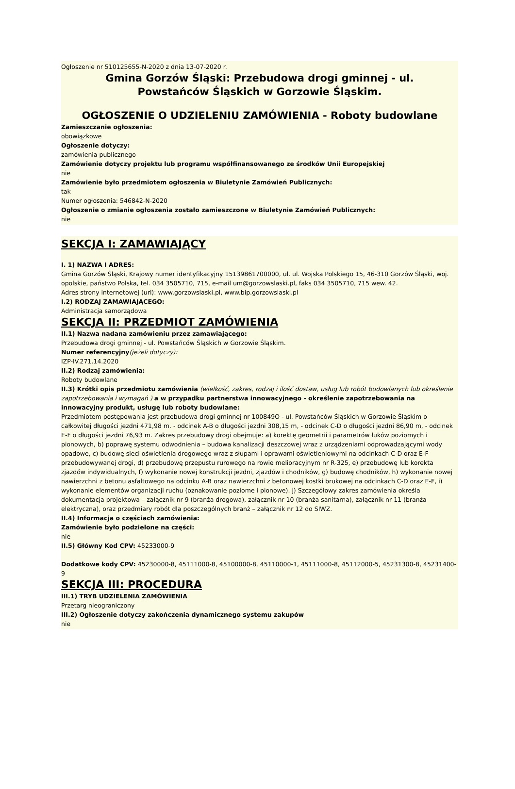Ogłoszenie nr 510125655-N-2020 z dnia 13-07-2020 r.
Gmina Gorzów Śląski: Przebudowa drogi gminnej - ul.
Powstańców Śląskich w Gorzowie Śląskim.
OGŁOSZENIE O UDZIELENIU ZAMÓWIENIA - Roboty budowlane
Zamieszczanie ogłoszenia:
obowiązkowe
Ogłoszenie dotyczy:
zamówienia publicznego
Zamówienie dotyczy projektu lub programu współfinansowanego ze środków Unii Europejskiej
nie
Zamówienie było przedmiotem ogłoszenia w Biuletynie Zamówień Publicznych:
tak
Numer ogłoszenia: 546842-N-2020
Ogłoszenie o zmianie ogłoszenia zostało zamieszczone w Biuletynie Zamówień Publicznych:
nie
SEKCJA I: ZAMAWIAJĄCY
I. 1) NAZWA I ADRES:
Gmina Gorzów Śląski, Krajowy numer identyfikacyjny 15139861700000, ul. ul. Wojska Polskiego 15, 46-310 Gorzów Śląski, woj. opolskie, państwo Polska, tel. 034 3505710, 715, e-mail um@gorzowslaski.pl, faks 034 3505710, 715 wew. 42.
Adres strony internetowej (url): www.gorzowslaski.pl, www.bip.gorzowslaski.pl
I.2) RODZAJ ZAMAWIAJĄCEGO:
Administracja samorządowa
SEKCJA II: PRZEDMIOT ZAMÓWIENIA
II.1) Nazwa nadana zamówieniu przez zamawiającego:
Przebudowa drogi gminnej - ul. Powstańców Śląskich w Gorzowie Śląskim.
Numer referencyjny(jeżeli dotyczy):
IZP-IV.271.14.2020
II.2) Rodzaj zamówienia:
Roboty budowlane
II.3) Krótki opis przedmiotu zamówienia (wielkość, zakres, rodzaj i ilość dostaw, usług lub robót budowlanych lub określenie zapotrzebowania i wymagań ) a w przypadku partnerstwa innowacyjnego - określenie zapotrzebowania na innowacyjny produkt, usługę lub roboty budowlane:
Przedmiotem postępowania jest przebudowa drogi gminnej nr 100849O - ul. Powstańców Śląskich w Gorzowie Śląskim o całkowitej długości jezdni 471,98 m. - odcinek A-B o długości jezdni 308,15 m, - odcinek C-D o długości jezdni 86,90 m, - odcinek E-F o długości jezdni 76,93 m. Zakres przebudowy drogi obejmuje: a) korektę geometrii i parametrów łuków poziomych i pionowych, b) poprawę systemu odwodnienia – budowa kanalizacji deszczowej wraz z urządzeniami odprowadzającymi wody opadowe, c) budowę sieci oświetlenia drogowego wraz z słupami i oprawami oświetleniowymi na odcinkach C-D oraz E-F przebudowywanej drogi, d) przebudowę przepustu rurowego na rowie melioracyjnym nr R-325, e) przebudowę lub korekta zjazdów indywidualnych, f) wykonanie nowej konstrukcji jezdni, zjazdów i chodników, g) budowę chodników, h) wykonanie nowej nawierzchni z betonu asfaltowego na odcinku A-B oraz nawierzchni z betonowej kostki brukowej na odcinkach C-D oraz E-F, i) wykonanie elementów organizacji ruchu (oznakowanie poziome i pionowe). j) Szczegółowy zakres zamówienia określa dokumentacja projektowa – załącznik nr 9 (branża drogowa), załącznik nr 10 (branża sanitarna), załącznik nr 11 (branża elektryczna), oraz przedmiary robót dla poszczególnych branż – załącznik nr 12 do SIWZ.
II.4) Informacja o częściach zamówienia:
Zamówienie było podzielone na części:
nie
II.5) Główny Kod CPV: 45233000-9
Dodatkowe kody CPV: 45230000-8, 45111000-8, 45100000-8, 45110000-1, 45111000-8, 45112000-5, 45231300-8, 45231400-9
SEKCJA III: PROCEDURA
III.1) TRYB UDZIELENIA ZAMÓWIENIA
Przetarg nieograniczony
III.2) Ogłoszenie dotyczy zakończenia dynamicznego systemu zakupów
nie